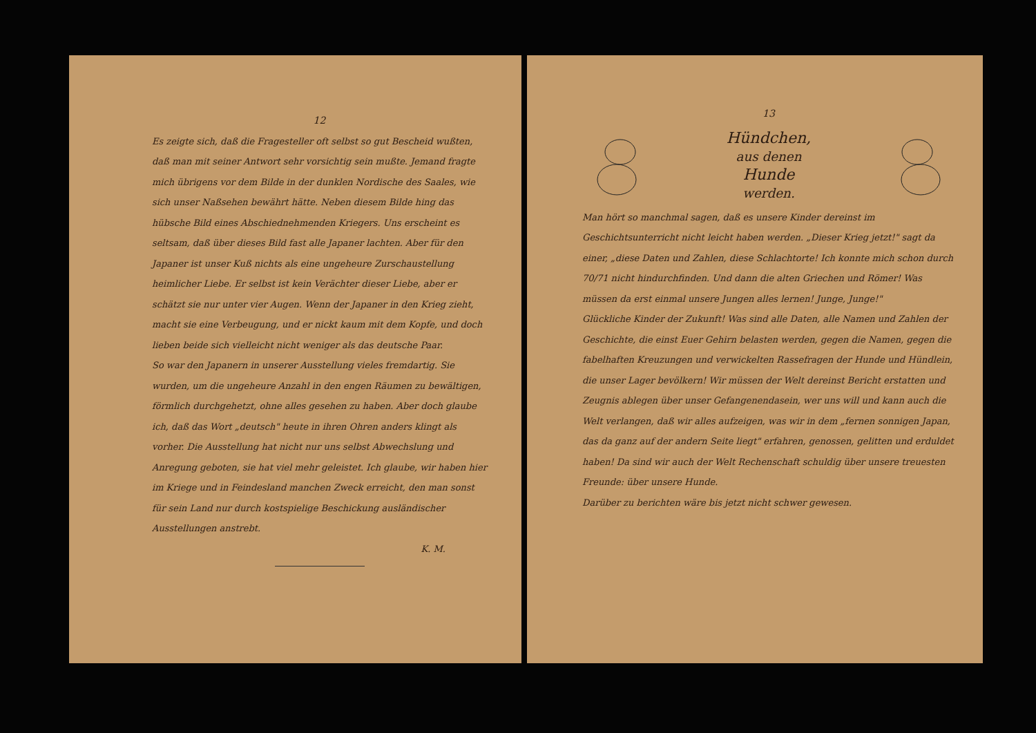12
Es zeigte sich, daß die Fragesteller oft selbst so gut Bescheid wußten, daß man mit seiner Antwort sehr vorsichtig sein mußte. Jemand fragte mich übrigens vor dem Bilde in der dunklen Nordische des Saales, wie sich unser Naßsehen bewährt hätte. Neben diesem Bilde hing das hübsche Bild eines Abschiednehmenden Kriegers. Uns erscheint es seltsam, daß über dieses Bild fast alle Japaner lachten. Aber für den Japaner ist unser Kuß nichts als eine ungeheure Zurschaustellung heimlicher Liebe. Er selbst ist kein Verächter dieser Liebe, aber er schätzt sie nur unter vier Augen. Wenn der Japaner in den Krieg zieht, macht sie eine Verbeugung, und er nickt kaum mit dem Kopfe, und doch lieben beide sich vielleicht nicht weniger als das deutsche Paar.
So war den Japanern in unserer Ausstellung vieles fremdartig. Sie wurden, um die ungeheure Anzahl in den engen Räumen zu bewältigen, förmlich durchgehetzt, ohne alles gesehen zu haben. Aber doch glaube ich, daß das Wort „deutsch" heute in ihren Ohren anders klingt als vorher. Die Ausstellung hat nicht nur uns selbst Abwechslung und Anregung geboten, sie hat viel mehr geleistet. Ich glaube, wir haben hier im Kriege und in Feindesland manchen Zweck erreicht, den man sonst für sein Land nur durch kostspielige Beschickung ausländischer Ausstellungen anstrebt.
K. M.
13
Hündchen,
aus denen
Hunde
werden.
Man hört so manchmal sagen, daß es unsere Kinder dereinst im Geschichtsunterricht nicht leicht haben werden. „Dieser Krieg jetzt!" sagt da einer, „diese Daten und Zahlen, diese Schlachtorte! Ich konnte mich schon durch 70/71 nicht hindurchfinden. Und dann die alten Griechen und Römer! Was müssen da erst einmal unsere Jungen alles lernen! Junge, Junge!"
Glückliche Kinder der Zukunft! Was sind alle Daten, alle Namen und Zahlen der Geschichte, die einst Euer Gehirn belasten werden, gegen die Namen, gegen die fabelhaften Kreuzungen und verwickelten Rassefragen der Hunde und Hündlein, die unser Lager bevölkern! Wir müssen der Welt dereinst Bericht erstatten und Zeugnis ablegen über unser Gefangenendasein, wer uns will und kann auch die Welt verlangen, daß wir alles aufzeigen, was wir in dem „fernen sonnigen Japan, das da ganz auf der andern Seite liegt" erfahren, genossen, gelitten und erduldet haben! Da sind wir auch der Welt Rechenschaft schuldig über unsere treuesten Freunde: über unsere Hunde.
Darüber zu berichten wäre bis jetzt nicht schwer gewesen.